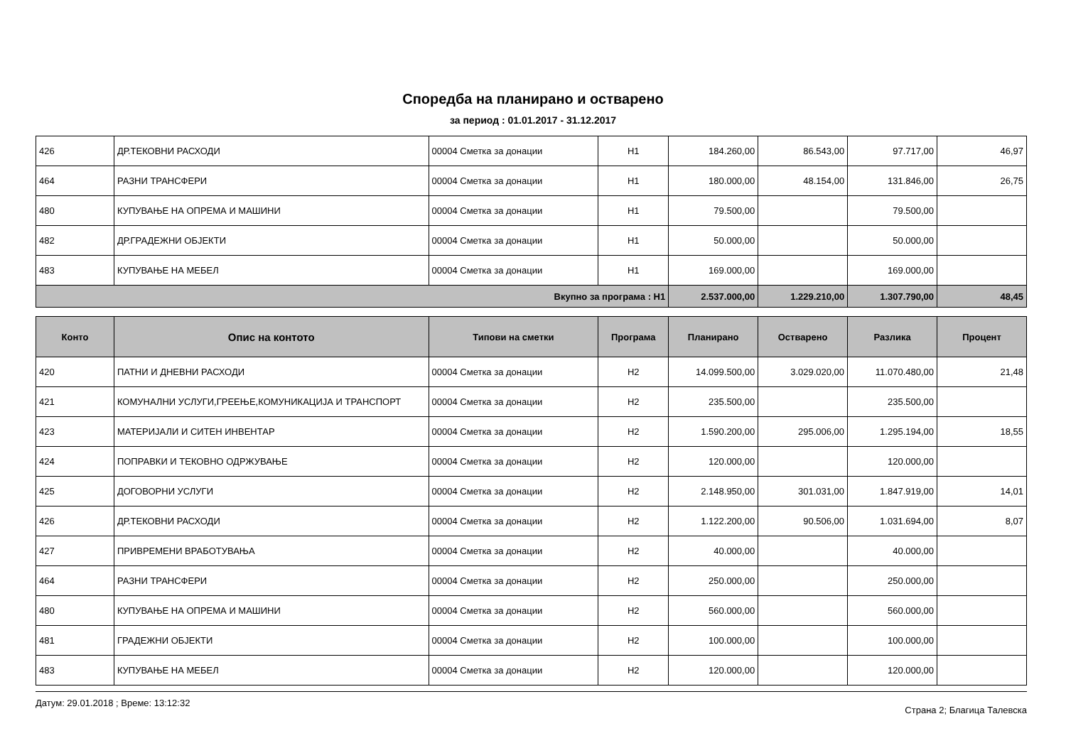Споредба на планирано и остварено
за период : 01.01.2017 - 31.12.2017
| 426 | ДР.ТЕКОВНИ РАСХОДИ | 00004 Сметка за донации | Н1 | 184.260,00 | 86.543,00 | 97.717,00 | 46,97 |
| 464 | РАЗНИ ТРАНСФЕРИ | 00004 Сметка за донации | Н1 | 180.000,00 | 48.154,00 | 131.846,00 | 26,75 |
| 480 | КУПУВАЊЕ НА ОПРЕМА И МАШИНИ | 00004 Сметка за донации | Н1 | 79.500,00 | | 79.500,00 | |
| 482 | ДР.ГРАДЕЖНИ ОБЈЕКТИ | 00004 Сметка за донации | Н1 | 50.000,00 | | 50.000,00 | |
| 483 | КУПУВАЊЕ НА МЕБЕЛ | 00004 Сметка за донации | Н1 | 169.000,00 | | 169.000,00 | |
| Вкупно за програма : Н1 | | | | 2.537.000,00 | 1.229.210,00 | 1.307.790,00 | 48,45 |
| Конто | Опис на контото | Типови на сметки | Програма | Планирано | Остварено | Разлика | Процент |
| --- | --- | --- | --- | --- | --- | --- | --- |
| 420 | ПАТНИ И ДНЕВНИ РАСХОДИ | 00004 Сметка за донации | Н2 | 14.099.500,00 | 3.029.020,00 | 11.070.480,00 | 21,48 |
| 421 | КОМУНАЛНИ УСЛУГИ,ГРЕЕЊЕ,КОМУНИКАЦИЈА И ТРАНСПОРТ | 00004 Сметка за донации | Н2 | 235.500,00 | | 235.500,00 | |
| 423 | МАТЕРИЈАЛИ И СИТЕН ИНВЕНТАР | 00004 Сметка за донации | Н2 | 1.590.200,00 | 295.006,00 | 1.295.194,00 | 18,55 |
| 424 | ПОПРАВКИ И ТЕКОВНО ОДРЖУВАЊЕ | 00004 Сметка за донации | Н2 | 120.000,00 | | 120.000,00 | |
| 425 | ДОГОВОРНИ УСЛУГИ | 00004 Сметка за донации | Н2 | 2.148.950,00 | 301.031,00 | 1.847.919,00 | 14,01 |
| 426 | ДР.ТЕКОВНИ РАСХОДИ | 00004 Сметка за донации | Н2 | 1.122.200,00 | 90.506,00 | 1.031.694,00 | 8,07 |
| 427 | ПРИВРЕМЕНИ ВРАБОТУВАЊА | 00004 Сметка за донации | Н2 | 40.000,00 | | 40.000,00 | |
| 464 | РАЗНИ ТРАНСФЕРИ | 00004 Сметка за донации | Н2 | 250.000,00 | | 250.000,00 | |
| 480 | КУПУВАЊЕ НА ОПРЕМА И МАШИНИ | 00004 Сметка за донации | Н2 | 560.000,00 | | 560.000,00 | |
| 481 | ГРАДЕЖНИ ОБЈЕКТИ | 00004 Сметка за донации | Н2 | 100.000,00 | | 100.000,00 | |
| 483 | КУПУВАЊЕ НА МЕБЕЛ | 00004 Сметка за донации | Н2 | 120.000,00 | | 120.000,00 | |
Датум: 29.01.2018 ; Време: 13:12:32 Страна 2; Благица Талевска